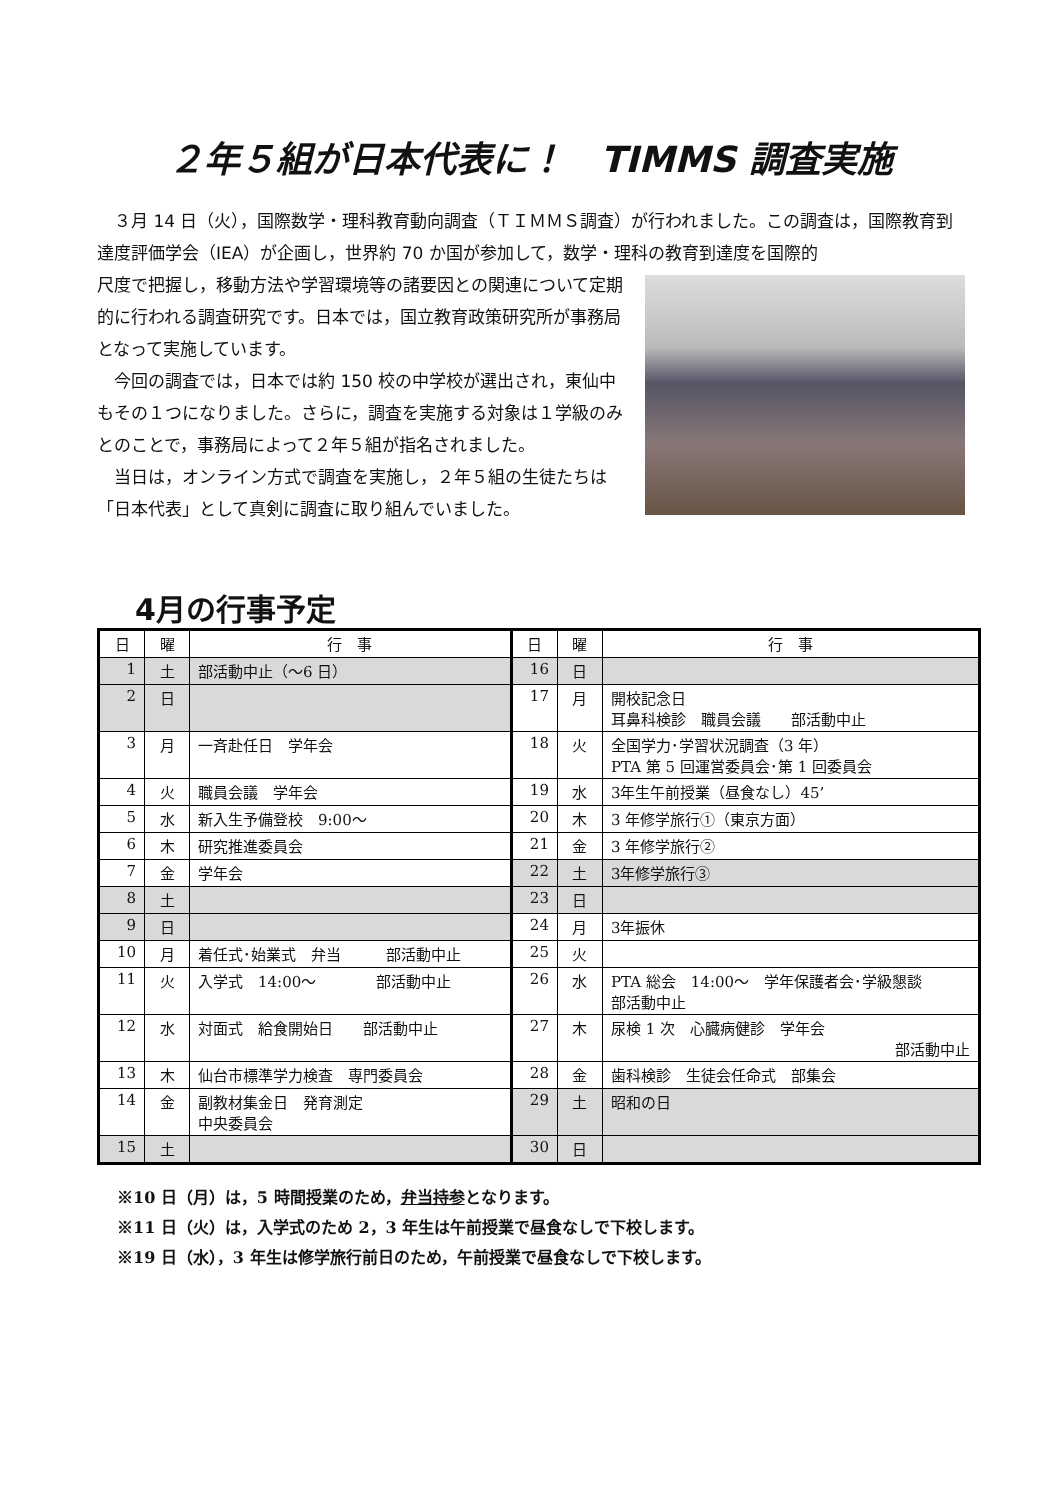２年５組が日本代表に！　TIMMS 調査実施
　３月 14 日（火），国際数学・理科教育動向調査（ＴＩＭＭＳ調査）が行われました。この調査は，国際教育到達度評価学会（IEA）が企画し，世界約 70 か国が参加して，数学・理科の教育到達度を国際的
尺度で把握し，移動方法や学習環境等の諸要因との関連について定期的に行われる調査研究です。日本では，国立教育政策研究所が事務局となって実施しています。
　今回の調査では，日本では約 150 校の中学校が選出され，東仙中もその１つになりました。さらに，調査を実施する対象は１学級のみとのことで，事務局によって２年５組が指名されました。
　当日は，オンライン方式で調査を実施し，２年５組の生徒たちは「日本代表」として真剣に調査に取り組んでいました。
4月の行事予定
| 日 | 曜 | 行 事 | 日 | 曜 | 行 事 |
| --- | --- | --- | --- | --- | --- |
| 1 | 土 | 部活動中止（～6 日） | 16 | 日 | |
| 2 | 日 | | 17 | 月 | 開校記念日 耳鼻科検診 職員会議 部活動中止 |
| 3 | 月 | 一斉赴任日 学年会 | 18 | 火 | 全国学力･学習状況調査（3 年） PTA 第 5 回運営委員会･第 1 回委員会 |
| 4 | 火 | 職員会議 学年会 | 19 | 水 | 3年生午前授業（昼食なし）45’ |
| 5 | 水 | 新入生予備登校 9:00～ | 20 | 木 | 3 年修学旅行①（東京方面） |
| 6 | 木 | 研究推進委員会 | 21 | 金 | 3 年修学旅行② |
| 7 | 金 | 学年会 | 22 | 土 | 3年修学旅行③ |
| 8 | 土 | | 23 | 日 | |
| 9 | 日 | | 24 | 月 | 3年振休 |
| 10 | 月 | 着任式･始業式 弁当 部活動中止 | 25 | 火 | |
| 11 | 火 | 入学式 14:00～ 部活動中止 | 26 | 水 | PTA 総会 14:00～ 学年保護者会･学級懇談 部活動中止 |
| 12 | 水 | 対面式 給食開始日 部活動中止 | 27 | 木 | 尿検 1 次 心臓病健診 学年会 部活動中止 |
| 13 | 木 | 仙台市標準学力検査 専門委員会 | 28 | 金 | 歯科検診 生徒会任命式 部集会 |
| 14 | 金 | 副教材集金日 発育測定 中央委員会 | 29 | 土 | 昭和の日 |
| 15 | 土 | | 30 | 日 | |
※10 日（月）は，5 時間授業のため，弁当持参となります。
※11 日（火）は，入学式のため 2，3 年生は午前授業で昼食なしで下校します。
※19 日（水），3 年生は修学旅行前日のため，午前授業で昼食なしで下校します。